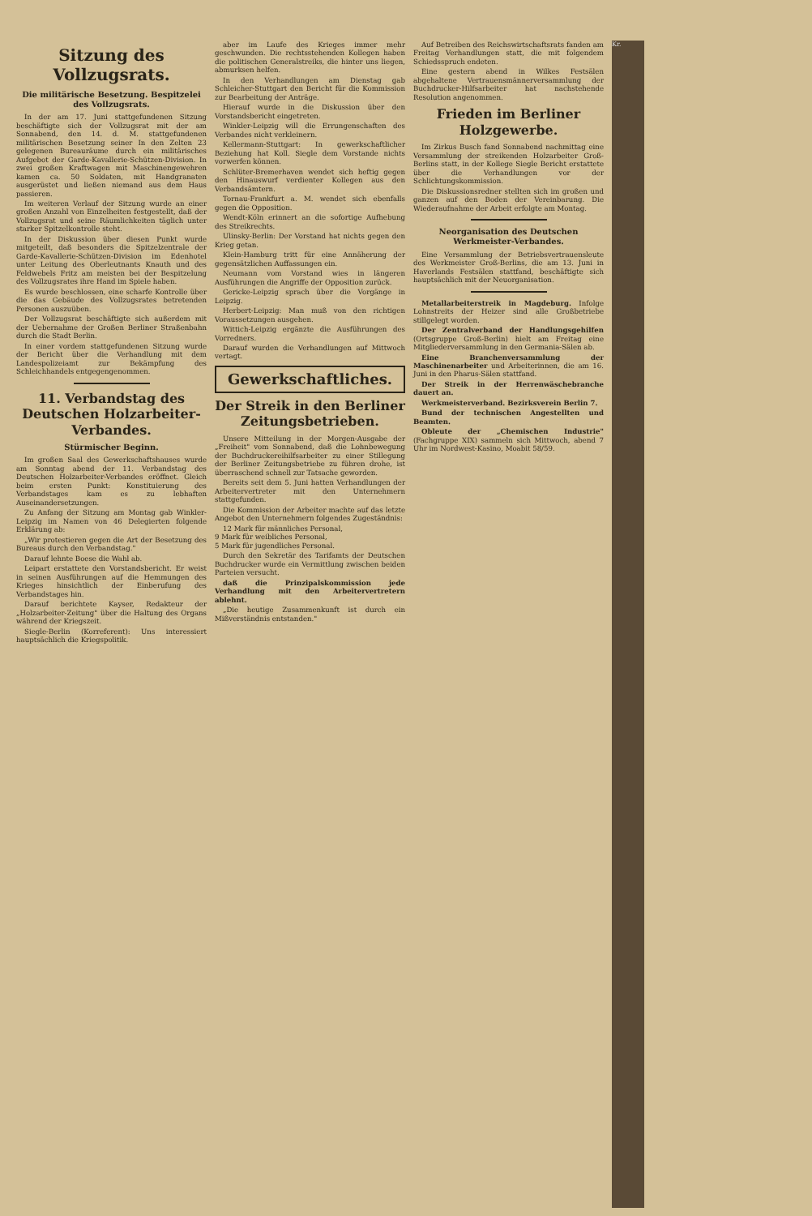Sitzung des Vollzugsrats.
Die militärische Besetzung. Bespitzelei des Vollzugsrats.
In der am 17. Juni stattgefundenen Sitzung beschäftigte sich der Vollzugsrat mit der am Sonnabend, den 14. d. M. stattgefundenen militärischen Besetzung seiner In den Zelten 23 gelegenen Bureauräume durch ein militärisches Aufgebot der Garde-Kavallerie-Schützen-Division. In zwei großen Kraftwagen mit Maschinengewehren kamen ca. 50 Soldaten, mit Handgranaten ausgerüstet und ließen niemand aus dem Haus passieren.
Im weiteren Verlauf der Sitzung wurde an einer großen Anzahl von Einzelheiten festgestellt, daß der Vollzugsrat und seine Räumlichkeiten täglich unter starker Spitzelkontrolle steht.
In der Diskussion über diesen Punkt wurde mitgeteilt, daß besonders die Spitzelzentrale der Garde-Kavallerie-Schützen-Division im Edenhotel unter Leitung des Oberleutnants Knauth und des Feldwebels Fritz am meisten bei der Bespitzelung des Vollzugsrates ihre Hand im Spiele haben.
Es wurde beschlossen, eine scharfe Kontrolle über die das Gebäude des Vollzugsrates betretenden Personen auszuüben.
Der Vollzugsrat beschäftigte sich außerdem mit der Uebernahme der Großen Berliner Straßenbahn durch die Stadt Berlin.
In einer vordem stattgefundenen Sitzung wurde der Bericht über die Verhandlung mit dem Landespolizeiamt zur Bekämpfung des Schleichhandels entgegengenommen.
11. Verbandstag des Deutschen Holzarbeiter-Verbandes.
Stürmischer Beginn.
Im großen Saal des Gewerkschaftshauses wurde am Sonntag abend der 11. Verbandstag des Deutschen Holzarbeiter-Verbandes eröffnet. Gleich beim ersten Punkt: Konstituierung des Verbandstages kam es zu lebhaften Auseinandersetzungen.
Zu Anfang der Sitzung am Montag gab Winkler-Leipzig im Namen von 46 Delegierten folgende Erklärung ab:
„Wir protestieren gegen die Art der Besetzung des Bureaus durch den Verbandstag."
Darauf lehnte Boese die Wahl ab.
Leipart erstattete den Vorstandsbericht. Er weist in seinen Ausführungen auf die Hemmungen des Krieges hinsichtlich der Einberufung des Verbandstages hin.
Darauf berichtete Kayser, Redakteur der „Holzarbeiter-Zeitung" über die Haltung des Organs während der Kriegszeit.
Siegle-Berlin (Korreferent): Uns interessiert hauptsächlich die Kriegspolitik.
aber im Laufe des Krieges immer mehr geschwunden. Die rechtsstehenden Kollegen haben die politischen Generalstreiks, die hinter uns liegen, abmurksen helfen.
In den Verhandlungen am Dienstag gab Schleicher-Stuttgart den Bericht für die Kommission zur Bearbeitung der Anträge.
Hierauf wurde in die Diskussion über den Vorstandsbericht eingetreten.
Winkler-Leipzig will die Errungenschaften des Verbandes nicht verkleinern.
Kellermann-Stuttgart: In gewerkschaftlicher Beziehung hat Koll. Siegle dem Vorstande nichts vorwerfen können.
Schlüter-Bremerhaven wendet sich heftig gegen den Hinauswurf verdienter Kollegen aus den Verbandsämtern.
Tornau-Frankfurt a. M. wendet sich ebenfalls gegen die Opposition.
Wendt-Köln erinnert an die sofortige Aufhebung des Streikrechts.
Ulinsky-Berlin: Der Vorstand hat nichts gegen den Krieg getan.
Klein-Hamburg tritt für eine Annäherung der gegensätzlichen Auffassungen ein.
Neumann vom Vorstand wies in längeren Ausführungen die Angriffe der Opposition zurück.
Gericke-Leipzig sprach über die Vorgänge in Leipzig.
Herbert-Leipzig: Man muß von den richtigen Voraussetzungen ausgehen.
Wittich-Leipzig ergänzte die Ausführungen des Vorredners.
Darauf wurden die Verhandlungen auf Mittwoch vertagt.
Gewerkschaftliches.
Der Streik in den Berliner Zeitungsbetrieben.
Unsere Mitteilung in der Morgen-Ausgabe der „Freiheit" vom Sonnabend, daß die Lohnbewegung der Buchdruckereihilfsarbeiter zu einer Stillegung der Berliner Zeitungsbetriebe zu führen drohe, ist überraschend schnell zur Tatsache geworden.
Bereits seit dem 5. Juni hatten Verhandlungen der Arbeitervertreter mit den Unternehmern stattgefunden.
Die Kommission der Arbeiter machte auf das letzte Angebot den Unternehmern folgendes Zugeständnis:
12 Mark für männliches Personal,
9 Mark für weibliches Personal,
5 Mark für jugendliches Personal.
Durch den Sekretär des Tarifamts der Deutschen Buchdrucker wurde ein Vermittlung zwischen beiden Parteien versucht.
daß die Prinzipalskommission jede Verhandlung mit den Arbeitervertretern ablehnt.
„Die heutige Zusammenkunft ist durch ein Mißverständnis entstanden."
Auf Betreiben des Reichswirtschaftsrats fanden am Freitag Verhandlungen statt, die mit folgendem Schiedsspruch endeten.
Eine gestern abend in Wilkes Festsälen abgehaltene Vertrauensmännerversammlung der Buchdrucker-Hilfsarbeiter hat nachstehende Resolution angenommen.
Frieden im Berliner Holzgewerbe.
Im Zirkus Busch fand Sonnabend nachmittag eine Versammlung der streikenden Holzarbeiter Groß-Berlins statt, in der Kollege Siegle Bericht erstattete über die Verhandlungen vor der Schlichtungskommission.
Die Diskussionsredner stellten sich im großen und ganzen auf den Boden der Vereinbarung. Die Wiederaufnahme der Arbeit erfolgte am Montag.
Neorganisation des Deutschen Werkmeister-Verbandes.
Eine Versammlung der Betriebsvertrauensleute des Werkmeister Groß-Berlins, die am 13. Juni in Haverlands Festsälen stattfand, beschäftigte sich hauptsächlich mit der Neuorganisation.
Metallarbeiterstreik in Magdeburg. Infolge Lohnstreits der Heizer sind alle Großbetriebe stillgelegt worden.
Der Zentralverband der Handlungsgehilfen (Ortsgruppe Groß-Berlin) hielt am Freitag eine Mitgliederversammlung in den Germania-Sälen ab.
Eine Branchenversammlung der Maschinenarbeiter und Arbeiterinnen, die am 16. Juni in den Pharus-Sälen stattfand.
Der Streik in der Herrenwäschebranche dauert an.
Werkmeisterverband. Bezirksverein Berlin 7.
Bund der technischen Angestellten und Beamten.
Obleute der „Chemischen Industrie" (Fachgruppe XIX) sammeln sich Mittwoch, abend 7 Uhr im Nordwest-Kasino, Moabit 58/59.
Kr.